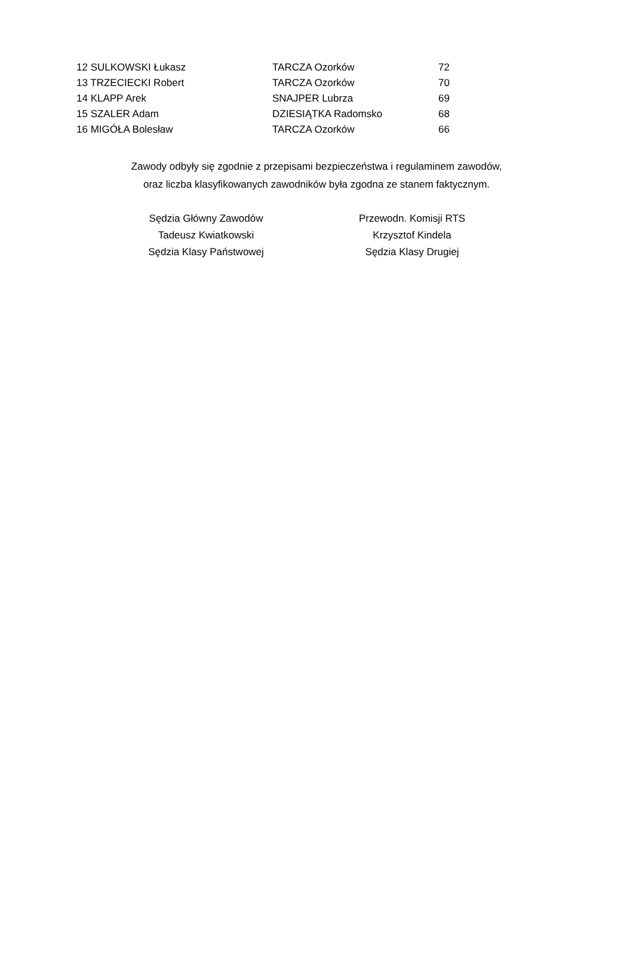| 12 SULKOWSKI Łukasz | TARCZA Ozorków | 72 |
| 13 TRZECIECKI Robert | TARCZA Ozorków | 70 |
| 14 KLAPP Arek | SNAJPER Lubrza | 69 |
| 15 SZALER Adam | DZIESIĄTKA Radomsko | 68 |
| 16 MIGÓŁA Bolesław | TARCZA Ozorków | 66 |
Zawody odbyły się zgodnie z przepisami bezpieczeństwa i regulaminem zawodów,
oraz liczba klasyfikowanych zawodników była zgodna ze stanem faktycznym.
Sędzia Główny Zawodów
Tadeusz Kwiatkowski
Sędzia Klasy Państwowej
Przewodn. Komisji RTS
Krzysztof Kindela
Sędzia Klasy Drugiej